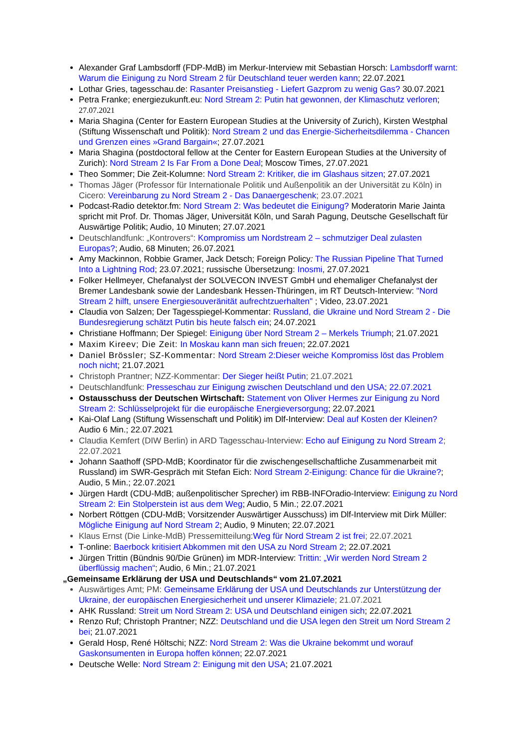Alexander Graf Lambsdorff (FDP-MdB) im Merkur-Interview mit Sebastian Horsch: Lambsdorff warnt: Warum die Einigung zu Nord Stream 2 für Deutschland teuer werden kann; 22.07.2021
Lothar Gries, tagesschau.de: Rasanter Preisanstieg - Liefert Gazprom zu wenig Gas? 30.07.2021
Petra Franke; energiezukunft.eu: Nord Stream 2: Putin hat gewonnen, der Klimaschutz verloren; 27.07.2021
Maria Shagina (Center for Eastern European Studies at the University of Zurich), Kirsten Westphal (Stiftung Wissenschaft und Politik): Nord Stream 2 und das Energie-Sicherheitsdilemma - Chancen und Grenzen eines »Grand Bargain«; 27.07.2021
Maria Shagina (postdoctoral fellow at the Center for Eastern European Studies at the University of Zurich): Nord Stream 2 Is Far From a Done Deal; Moscow Times, 27.07.2021
Theo Sommer; Die Zeit-Kolumne: Nord Stream 2: Kritiker, die im Glashaus sitzen; 27.07.2021
Thomas Jäger (Professor für Internationale Politik und Außenpolitik an der Universität zu Köln) in Cicero: Vereinbarung zu Nord Stream 2 - Das Danaergeschenk; 23.07.2021
Podcast-Radio detektor.fm: Nord Stream 2: Was bedeutet die Einigung? Moderatorin Marie Jainta spricht mit Prof. Dr. Thomas Jäger, Universität Köln, und Sarah Pagung, Deutsche Gesellschaft für Auswärtige Politik; Audio, 10 Minuten; 27.07.2021
Deutschlandfunk: „Kontrovers“: Kompromiss um Nordstream 2 – schmutziger Deal zulasten Europas?; Audio, 68 Minuten; 26.07.2021
Amy Mackinnon, Robbie Gramer, Jack Detsch; Foreign Policy: The Russian Pipeline That Turned Into a Lightning Rod; 23.07.2021; russische Übersetzung: Inosmi, 27.07.2021
Folker Hellmeyer, Chefanalyst der SOLVECON INVEST GmbH und ehemaliger Chefanalyst der Bremer Landesbank sowie der Landesbank Hessen-Thüringen, im RT Deutsch-Interview: "Nord Stream 2 hilft, unsere Energiesouveränität aufrechtzuerhalten" ; Video, 23.07.2021
Claudia von Salzen; Der Tagesspiegel-Kommentar: Russland, die Ukraine und Nord Stream 2 - Die Bundesregierung schätzt Putin bis heute falsch ein; 24.07.2021
Christiane Hoffmann; Der Spiegel: Einigung über Nord Stream 2 – Merkels Triumph; 21.07.2021
Maxim Kireev; Die Zeit: In Moskau kann man sich freuen; 22.07.2021
Daniel Brössler; SZ-Kommentar: Nord Stream 2:Dieser weiche Kompromiss löst das Problem noch nicht; 21.07.2021
Christoph Prantner; NZZ-Kommentar: Der Sieger heißt Putin; 21.07.2021
Deutschlandfunk: Presseschau zur Einigung zwischen Deutschland und den USA; 22.07.2021
Ostausschuss der Deutschen Wirtschaft: Statement von Oliver Hermes zur Einigung zu Nord Stream 2: Schlüsselprojekt für die europäische Energieversorgung; 22.07.2021
Kai-Olaf Lang (Stiftung Wissenschaft und Politik) im Dlf-Interview: Deal auf Kosten der Kleinen? Audio 6 Min.; 22.07.2021
Claudia Kemfert (DIW Berlin) in ARD Tagesschau-Interview: Echo auf Einigung zu Nord Stream 2; 22.07.2021
Johann Saathoff (SPD-MdB; Koordinator für die zwischengesellschaftliche Zusammenarbeit mit Russland) im SWR-Gespräch mit Stefan Eich: Nord Stream 2-Einigung: Chance für die Ukraine?; Audio, 5 Min.; 22.07.2021
Jürgen Hardt (CDU-MdB; außenpolitischer Sprecher) im RBB-INFOradio-Interview: Einigung zu Nord Stream 2: Ein Stolperstein ist aus dem Weg; Audio, 5 Min.; 22.07.2021
Norbert Röttgen (CDU-MdB; Vorsitzender Auswärtiger Ausschuss) im Dlf-Interview mit Dirk Müller: Mögliche Einigung auf Nord Stream 2; Audio, 9 Minuten; 22.07.2021
Klaus Ernst (Die Linke-MdB) Pressemitteilung:Weg für Nord Stream 2 ist frei; 22.07.2021
T-online: Baerbock kritisiert Abkommen mit den USA zu Nord Stream 2; 22.07.2021
Jürgen Trittin (Bündnis 90/Die Grünen) im MDR-Interview: Trittin: „Wir werden Nord Stream 2 überflüssig machen“; Audio, 6 Min.; 21.07.2021
„Gemeinsame Erklärung der USA und Deutschlands“ vom 21.07.2021
Auswärtiges Amt; PM: Gemeinsame Erklärung der USA und Deutschlands zur Unterstützung der Ukraine, der europäischen Energiesicherheit und unserer Klimaziele; 21.07.2021
AHK Russland: Streit um Nord Stream 2: USA und Deutschland einigen sich; 22.07.2021
Renzo Ruf; Christoph Prantner; NZZ: Deutschland und die USA legen den Streit um Nord Stream 2 bei; 21.07.2021
Gerald Hosp, René Höltschi; NZZ: Nord Stream 2: Was die Ukraine bekommt und worauf Gaskonsumenten in Europa hoffen können; 22.07.2021
Deutsche Welle: Nord Stream 2: Einigung mit den USA; 21.07.2021